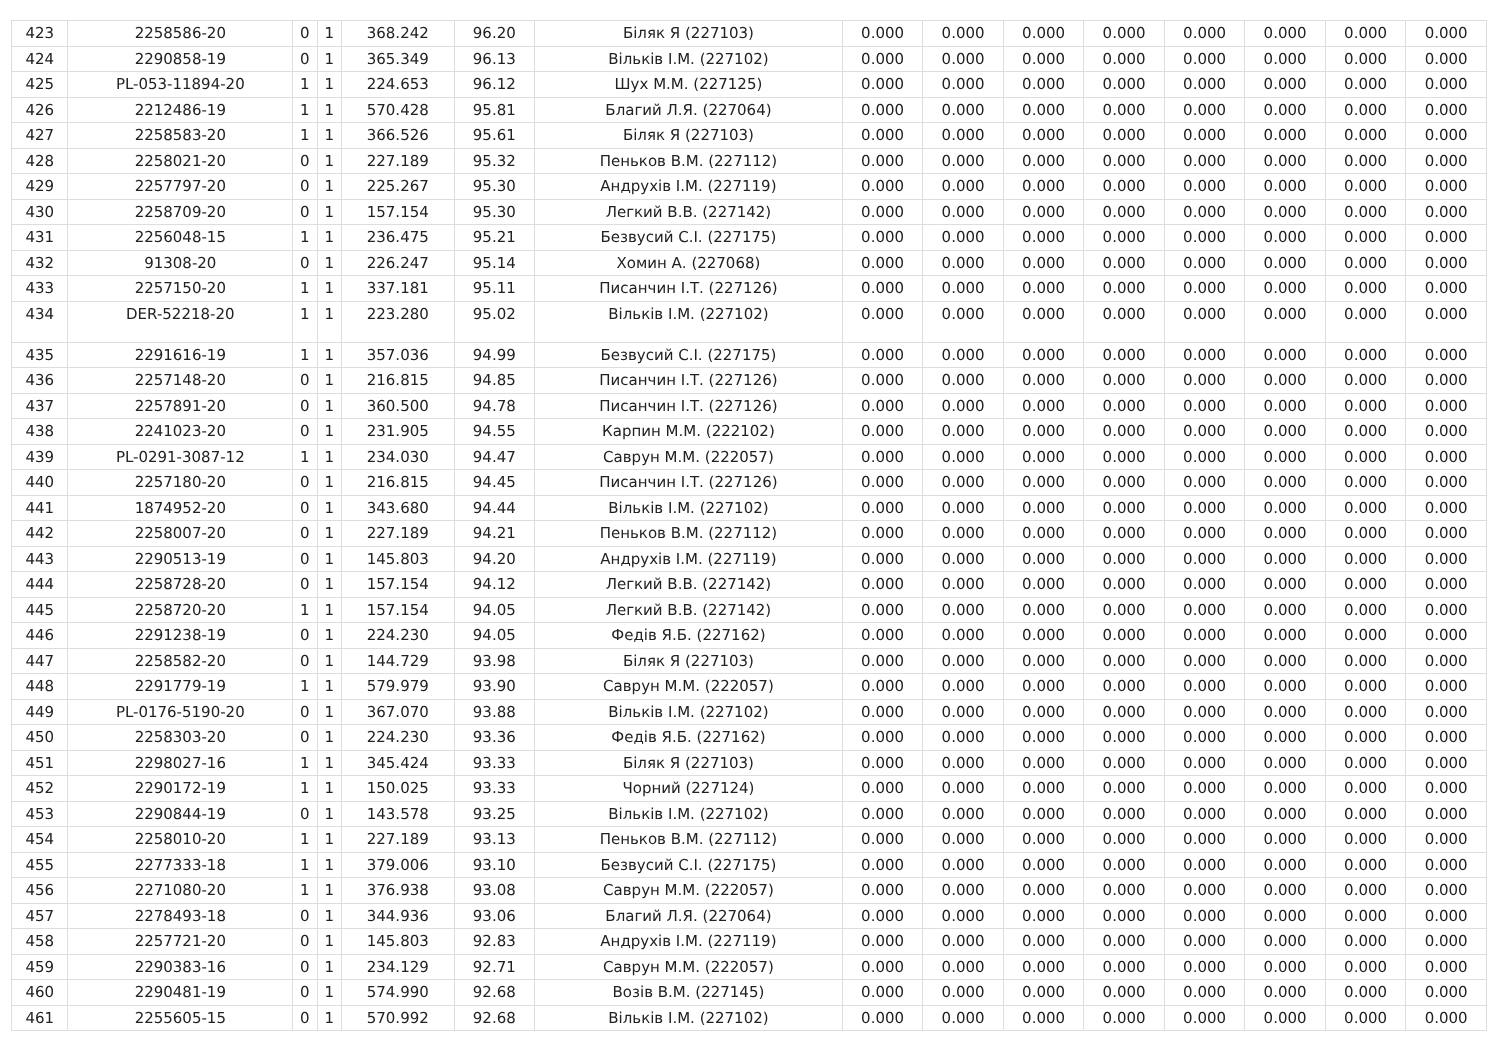| 423 | 2258586-20 | 0 | 1 | 368.242 | 96.20 | Біляк Я (227103) | 0.000 | 0.000 | 0.000 | 0.000 | 0.000 | 0.000 | 0.000 | 0.000 |
| 424 | 2290858-19 | 0 | 1 | 365.349 | 96.13 | Вільків І.М. (227102) | 0.000 | 0.000 | 0.000 | 0.000 | 0.000 | 0.000 | 0.000 | 0.000 |
| 425 | PL-053-11894-20 | 1 | 1 | 224.653 | 96.12 | Шух М.М. (227125) | 0.000 | 0.000 | 0.000 | 0.000 | 0.000 | 0.000 | 0.000 | 0.000 |
| 426 | 2212486-19 | 1 | 1 | 570.428 | 95.81 | Благий Л.Я. (227064) | 0.000 | 0.000 | 0.000 | 0.000 | 0.000 | 0.000 | 0.000 | 0.000 |
| 427 | 2258583-20 | 1 | 1 | 366.526 | 95.61 | Біляк Я (227103) | 0.000 | 0.000 | 0.000 | 0.000 | 0.000 | 0.000 | 0.000 | 0.000 |
| 428 | 2258021-20 | 0 | 1 | 227.189 | 95.32 | Пеньков В.М. (227112) | 0.000 | 0.000 | 0.000 | 0.000 | 0.000 | 0.000 | 0.000 | 0.000 |
| 429 | 2257797-20 | 0 | 1 | 225.267 | 95.30 | Андрухів І.М. (227119) | 0.000 | 0.000 | 0.000 | 0.000 | 0.000 | 0.000 | 0.000 | 0.000 |
| 430 | 2258709-20 | 0 | 1 | 157.154 | 95.30 | Легкий В.В. (227142) | 0.000 | 0.000 | 0.000 | 0.000 | 0.000 | 0.000 | 0.000 | 0.000 |
| 431 | 2256048-15 | 1 | 1 | 236.475 | 95.21 | Безвусий С.І. (227175) | 0.000 | 0.000 | 0.000 | 0.000 | 0.000 | 0.000 | 0.000 | 0.000 |
| 432 | 91308-20 | 0 | 1 | 226.247 | 95.14 | Хомин А. (227068) | 0.000 | 0.000 | 0.000 | 0.000 | 0.000 | 0.000 | 0.000 | 0.000 |
| 433 | 2257150-20 | 1 | 1 | 337.181 | 95.11 | Писанчин І.Т. (227126) | 0.000 | 0.000 | 0.000 | 0.000 | 0.000 | 0.000 | 0.000 | 0.000 |
| 434 | DER-52218-20 | 1 | 1 | 223.280 | 95.02 | Вільків І.М. (227102) | 0.000 | 0.000 | 0.000 | 0.000 | 0.000 | 0.000 | 0.000 | 0.000 |
| 435 | 2291616-19 | 1 | 1 | 357.036 | 94.99 | Безвусий С.І. (227175) | 0.000 | 0.000 | 0.000 | 0.000 | 0.000 | 0.000 | 0.000 | 0.000 |
| 436 | 2257148-20 | 0 | 1 | 216.815 | 94.85 | Писанчин І.Т. (227126) | 0.000 | 0.000 | 0.000 | 0.000 | 0.000 | 0.000 | 0.000 | 0.000 |
| 437 | 2257891-20 | 0 | 1 | 360.500 | 94.78 | Писанчин І.Т. (227126) | 0.000 | 0.000 | 0.000 | 0.000 | 0.000 | 0.000 | 0.000 | 0.000 |
| 438 | 2241023-20 | 0 | 1 | 231.905 | 94.55 | Карпин М.М. (222102) | 0.000 | 0.000 | 0.000 | 0.000 | 0.000 | 0.000 | 0.000 | 0.000 |
| 439 | PL-0291-3087-12 | 1 | 1 | 234.030 | 94.47 | Саврун М.М. (222057) | 0.000 | 0.000 | 0.000 | 0.000 | 0.000 | 0.000 | 0.000 | 0.000 |
| 440 | 2257180-20 | 0 | 1 | 216.815 | 94.45 | Писанчин І.Т. (227126) | 0.000 | 0.000 | 0.000 | 0.000 | 0.000 | 0.000 | 0.000 | 0.000 |
| 441 | 1874952-20 | 0 | 1 | 343.680 | 94.44 | Вільків І.М. (227102) | 0.000 | 0.000 | 0.000 | 0.000 | 0.000 | 0.000 | 0.000 | 0.000 |
| 442 | 2258007-20 | 0 | 1 | 227.189 | 94.21 | Пеньков В.М. (227112) | 0.000 | 0.000 | 0.000 | 0.000 | 0.000 | 0.000 | 0.000 | 0.000 |
| 443 | 2290513-19 | 0 | 1 | 145.803 | 94.20 | Андрухів І.М. (227119) | 0.000 | 0.000 | 0.000 | 0.000 | 0.000 | 0.000 | 0.000 | 0.000 |
| 444 | 2258728-20 | 0 | 1 | 157.154 | 94.12 | Легкий В.В. (227142) | 0.000 | 0.000 | 0.000 | 0.000 | 0.000 | 0.000 | 0.000 | 0.000 |
| 445 | 2258720-20 | 1 | 1 | 157.154 | 94.05 | Легкий В.В. (227142) | 0.000 | 0.000 | 0.000 | 0.000 | 0.000 | 0.000 | 0.000 | 0.000 |
| 446 | 2291238-19 | 0 | 1 | 224.230 | 94.05 | Федів Я.Б. (227162) | 0.000 | 0.000 | 0.000 | 0.000 | 0.000 | 0.000 | 0.000 | 0.000 |
| 447 | 2258582-20 | 0 | 1 | 144.729 | 93.98 | Біляк Я (227103) | 0.000 | 0.000 | 0.000 | 0.000 | 0.000 | 0.000 | 0.000 | 0.000 |
| 448 | 2291779-19 | 1 | 1 | 579.979 | 93.90 | Саврун М.М. (222057) | 0.000 | 0.000 | 0.000 | 0.000 | 0.000 | 0.000 | 0.000 | 0.000 |
| 449 | PL-0176-5190-20 | 0 | 1 | 367.070 | 93.88 | Вільків І.М. (227102) | 0.000 | 0.000 | 0.000 | 0.000 | 0.000 | 0.000 | 0.000 | 0.000 |
| 450 | 2258303-20 | 0 | 1 | 224.230 | 93.36 | Федів Я.Б. (227162) | 0.000 | 0.000 | 0.000 | 0.000 | 0.000 | 0.000 | 0.000 | 0.000 |
| 451 | 2298027-16 | 1 | 1 | 345.424 | 93.33 | Біляк Я (227103) | 0.000 | 0.000 | 0.000 | 0.000 | 0.000 | 0.000 | 0.000 | 0.000 |
| 452 | 2290172-19 | 1 | 1 | 150.025 | 93.33 | Чорний (227124) | 0.000 | 0.000 | 0.000 | 0.000 | 0.000 | 0.000 | 0.000 | 0.000 |
| 453 | 2290844-19 | 0 | 1 | 143.578 | 93.25 | Вільків І.М. (227102) | 0.000 | 0.000 | 0.000 | 0.000 | 0.000 | 0.000 | 0.000 | 0.000 |
| 454 | 2258010-20 | 1 | 1 | 227.189 | 93.13 | Пеньков В.М. (227112) | 0.000 | 0.000 | 0.000 | 0.000 | 0.000 | 0.000 | 0.000 | 0.000 |
| 455 | 2277333-18 | 1 | 1 | 379.006 | 93.10 | Безвусий С.І. (227175) | 0.000 | 0.000 | 0.000 | 0.000 | 0.000 | 0.000 | 0.000 | 0.000 |
| 456 | 2271080-20 | 1 | 1 | 376.938 | 93.08 | Саврун М.М. (222057) | 0.000 | 0.000 | 0.000 | 0.000 | 0.000 | 0.000 | 0.000 | 0.000 |
| 457 | 2278493-18 | 0 | 1 | 344.936 | 93.06 | Благий Л.Я. (227064) | 0.000 | 0.000 | 0.000 | 0.000 | 0.000 | 0.000 | 0.000 | 0.000 |
| 458 | 2257721-20 | 0 | 1 | 145.803 | 92.83 | Андрухів І.М. (227119) | 0.000 | 0.000 | 0.000 | 0.000 | 0.000 | 0.000 | 0.000 | 0.000 |
| 459 | 2290383-16 | 0 | 1 | 234.129 | 92.71 | Саврун М.М. (222057) | 0.000 | 0.000 | 0.000 | 0.000 | 0.000 | 0.000 | 0.000 | 0.000 |
| 460 | 2290481-19 | 0 | 1 | 574.990 | 92.68 | Возів В.М. (227145) | 0.000 | 0.000 | 0.000 | 0.000 | 0.000 | 0.000 | 0.000 | 0.000 |
| 461 | 2255605-15 | 0 | 1 | 570.992 | 92.68 | Вільків І.М. (227102) | 0.000 | 0.000 | 0.000 | 0.000 | 0.000 | 0.000 | 0.000 | 0.000 |